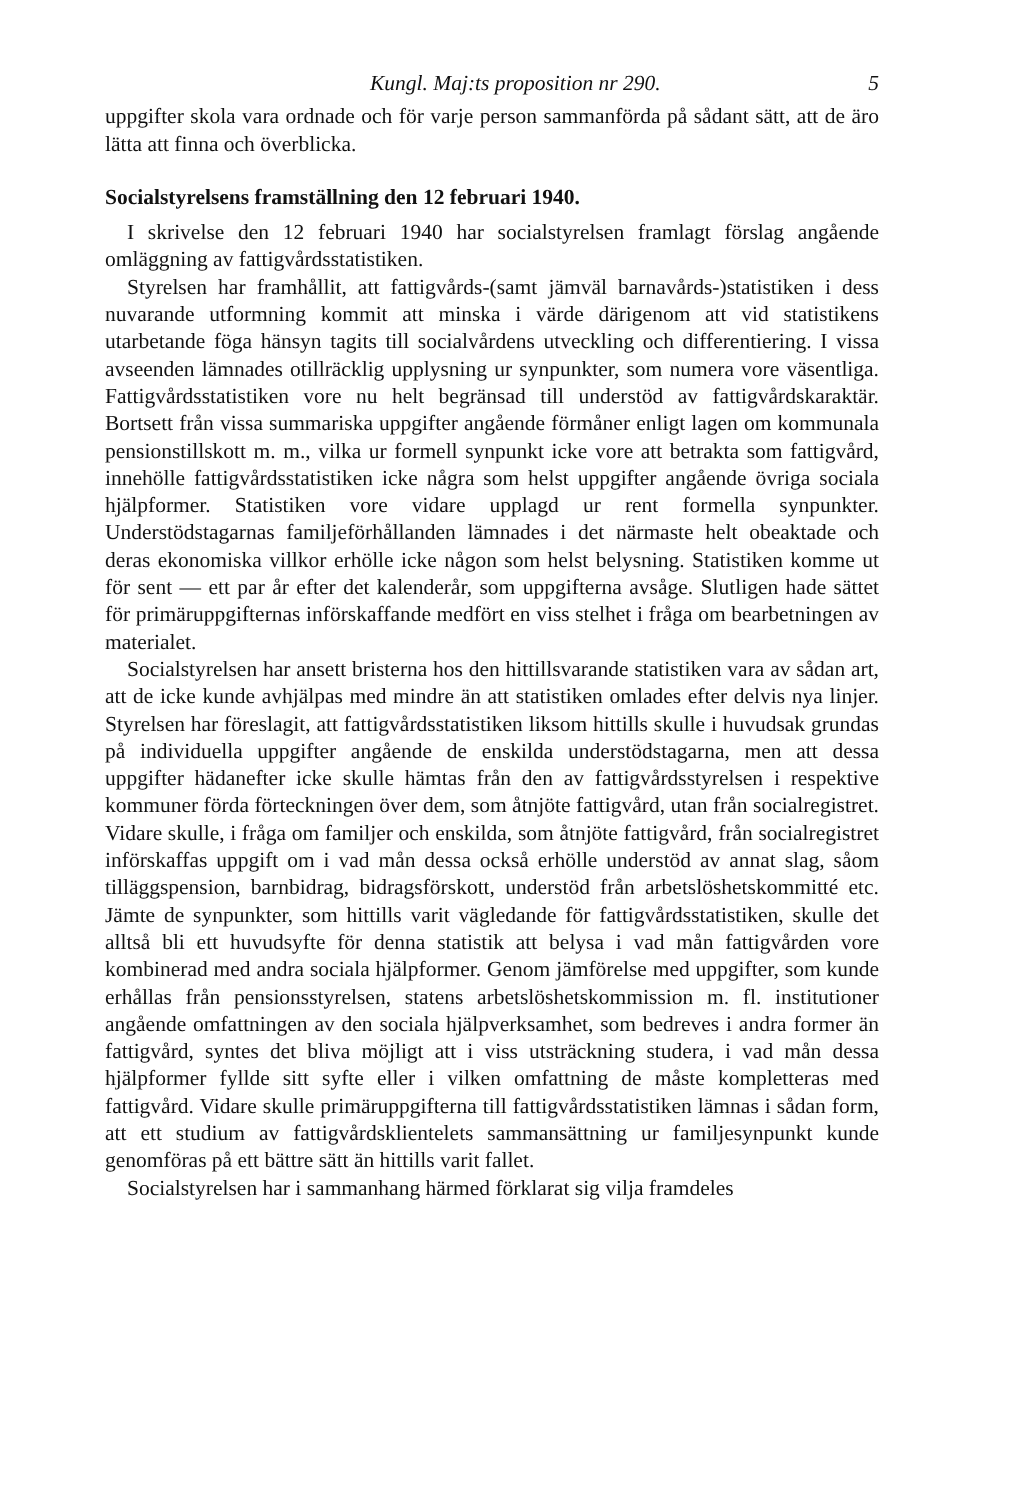Kungl. Maj:ts proposition nr 290. 5
uppgifter skola vara ordnade och för varje person sammanförda på sådant sätt, att de äro lätta att finna och överblicka.
Socialstyrelsens framställning den 12 februari 1940.
I skrivelse den 12 februari 1940 har socialstyrelsen framlagt förslag angående omläggning av fattigvårdsstatistiken.
Styrelsen har framhållit, att fattigvårds-(samt jämväl barnavårds-)statistiken i dess nuvarande utformning kommit att minska i värde därigenom att vid statistikens utarbetande föga hänsyn tagits till socialvårdens utveckling och differentiering. I vissa avseenden lämnades otillräcklig upplysning ur synpunkter, som numera vore väsentliga. Fattigvårdsstatistiken vore nu helt begränsad till understöd av fattigvårdskaraktär. Bortsett från vissa summariska uppgifter angående förmåner enligt lagen om kommunala pensionstillskott m. m., vilka ur formell synpunkt icke vore att betrakta som fattigvård, innehölle fattigvårdsstatistiken icke några som helst uppgifter angående övriga sociala hjälpformer. Statistiken vore vidare upplagd ur rent formella synpunkter. Understödstagarnas familjeförhållanden lämnades i det närmaste helt obeaktade och deras ekonomiska villkor erhölle icke någon som helst belysning. Statistiken komme ut för sent — ett par år efter det kalenderår, som uppgifterna avsåge. Slutligen hade sättet för primäruppgifternas införskaffande medfört en viss stelhet i fråga om bearbetningen av materialet.
Socialstyrelsen har ansett bristerna hos den hittillsvarande statistiken vara av sådan art, att de icke kunde avhjälpas med mindre än att statistiken omlades efter delvis nya linjer. Styrelsen har föreslagit, att fattigvårdsstatistiken liksom hittills skulle i huvudsak grundas på individuella uppgifter angående de enskilda understödstagarna, men att dessa uppgifter hädanefter icke skulle hämtas från den av fattigvårdsstyrelsen i respektive kommuner förda förteckningen över dem, som åtnjöte fattigvård, utan från socialregistret. Vidare skulle, i fråga om familjer och enskilda, som åtnjöte fattigvård, från socialregistret införskaffas uppgift om i vad mån dessa också erhölle understöd av annat slag, såom tilläggspension, barnbidrag, bidragsförskott, understöd från arbetslöshetskommitté etc. Jämte de synpunkter, som hittills varit vägledande för fattigvårdsstatistiken, skulle det alltså bli ett huvudsyfte för denna statistik att belysa i vad mån fattigvården vore kombinerad med andra sociala hjälpformer. Genom jämförelse med uppgifter, som kunde erhållas från pensionsstyrelsen, statens arbetslöshetskommission m. fl. institutioner angående omfattningen av den sociala hjälpverksamhet, som bedreves i andra former än fattigvård, syntes det bliva möjligt att i viss utsträckning studera, i vad mån dessa hjälpformer fyllde sitt syfte eller i vilken omfattning de måste kompletteras med fattigvård. Vidare skulle primäruppgifterna till fattigvårdsstatistiken lämnas i sådan form, att ett studium av fattigvårdsklientelets sammansättning ur familjesynpunkt kunde genomföras på ett bättre sätt än hittills varit fallet.
Socialstyrelsen har i sammanhang härmed förklarat sig vilja framdeles